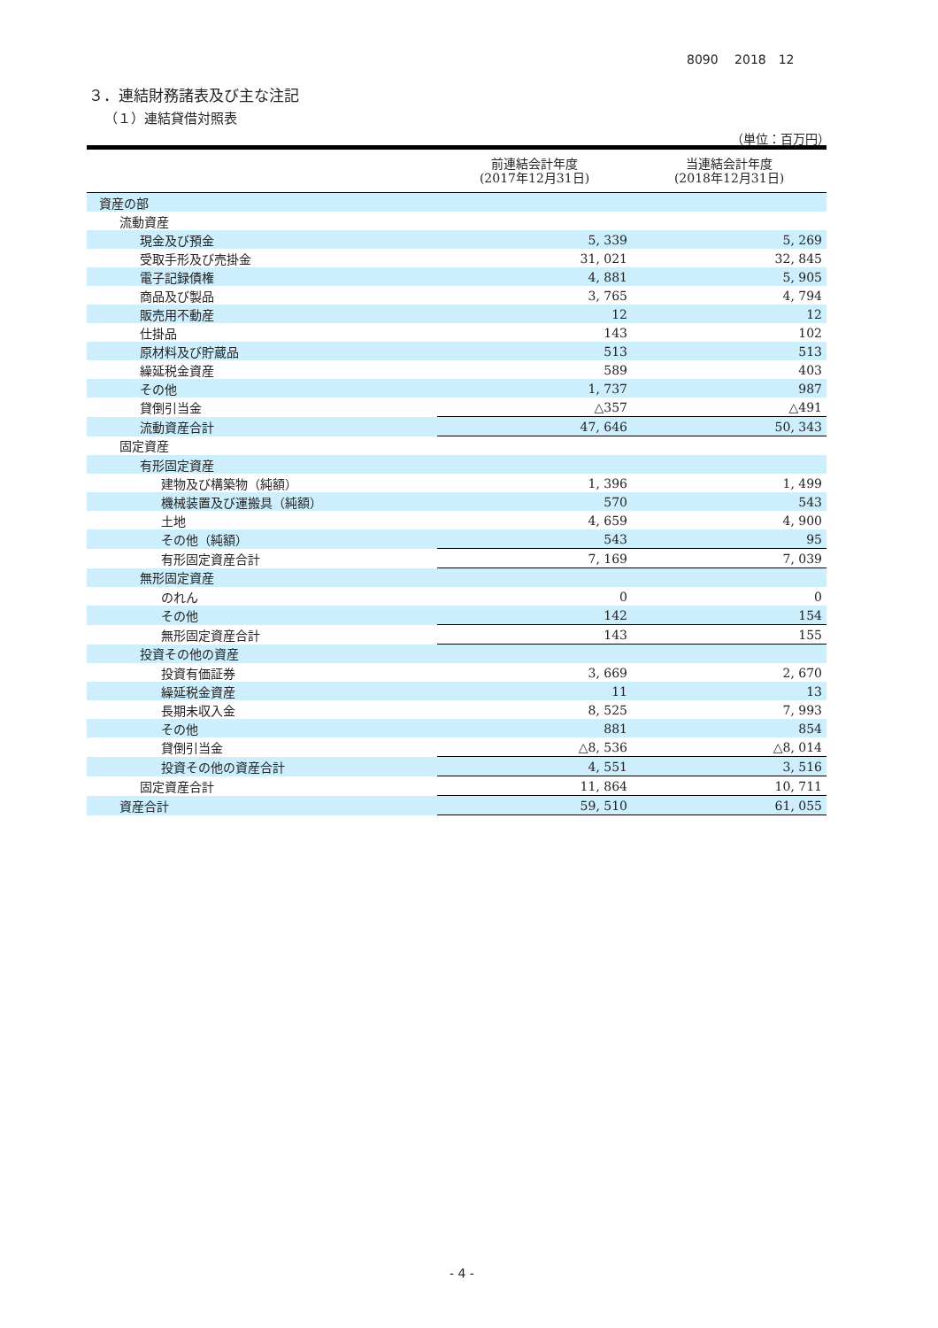8090　 2018　12
３．連結財務諸表及び主な注記
（１）連結貸借対照表
（単位：百万円）
| | 前連結会計年度 (2017年12月31日) | 当連結会計年度 (2018年12月31日) |
| --- | --- | --- |
| 資産の部 | | |
| 流動資産 | | |
| 現金及び預金 | 5, 339 | 5, 269 |
| 受取手形及び売掛金 | 31, 021 | 32, 845 |
| 電子記録債権 | 4, 881 | 5, 905 |
| 商品及び製品 | 3, 765 | 4, 794 |
| 販売用不動産 | 12 | 12 |
| 仕掛品 | 143 | 102 |
| 原材料及び貯蔵品 | 513 | 513 |
| 繰延税金資産 | 589 | 403 |
| その他 | 1, 737 | 987 |
| 貸倒引当金 | △357 | △491 |
| 流動資産合計 | 47, 646 | 50, 343 |
| 固定資産 | | |
| 有形固定資産 | | |
| 建物及び構築物（純額） | 1, 396 | 1, 499 |
| 機械装置及び運搬具（純額） | 570 | 543 |
| 土地 | 4, 659 | 4, 900 |
| その他（純額） | 543 | 95 |
| 有形固定資産合計 | 7, 169 | 7, 039 |
| 無形固定資産 | | |
| のれん | 0 | 0 |
| その他 | 142 | 154 |
| 無形固定資産合計 | 143 | 155 |
| 投資その他の資産 | | |
| 投資有価証券 | 3, 669 | 2, 670 |
| 繰延税金資産 | 11 | 13 |
| 長期未収入金 | 8, 525 | 7, 993 |
| その他 | 881 | 854 |
| 貸倒引当金 | △8, 536 | △8, 014 |
| 投資その他の資産合計 | 4, 551 | 3, 516 |
| 固定資産合計 | 11, 864 | 10, 711 |
| 資産合計 | 59, 510 | 61, 055 |
- 4 -